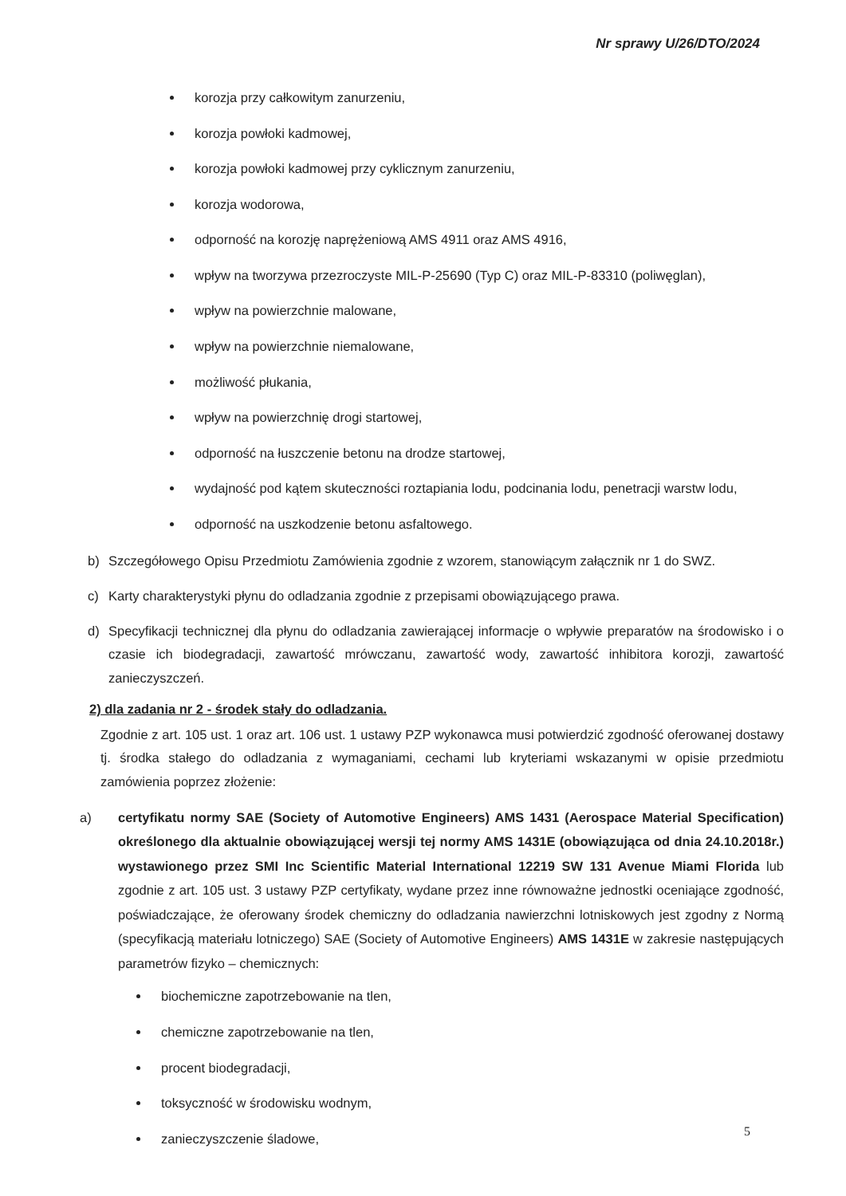Nr sprawy U/26/DTO/2024
korozja przy całkowitym zanurzeniu,
korozja powłoki kadmowej,
korozja powłoki kadmowej przy cyklicznym zanurzeniu,
korozja wodorowa,
odporność na korozję naprężeniową AMS 4911 oraz AMS 4916,
wpływ na tworzywa przezroczyste MIL-P-25690 (Typ C) oraz MIL-P-83310 (poliwęglan),
wpływ na powierzchnie malowane,
wpływ na powierzchnie niemalowane,
możliwość płukania,
wpływ na powierzchnię drogi startowej,
odporność na łuszczenie betonu na drodze startowej,
wydajność pod kątem skuteczności roztapiania lodu, podcinania lodu, penetracji warstw lodu,
odporność na uszkodzenie betonu asfaltowego.
b) Szczegółowego Opisu Przedmiotu Zamówienia zgodnie z wzorem, stanowiącym załącznik nr 1 do SWZ.
c) Karty charakterystyki płynu do odladzania zgodnie z przepisami obowiązującego prawa.
d) Specyfikacji technicznej dla płynu do odladzania zawierającej informacje o wpływie preparatów na środowisko i o czasie ich biodegradacji, zawartość mrówczanu, zawartość wody, zawartość inhibitora korozji, zawartość zanieczyszczeń.
2) dla zadania nr 2 - środek stały do odladzania.
Zgodnie z art. 105 ust. 1 oraz art. 106 ust. 1 ustawy PZP wykonawca musi potwierdzić zgodność oferowanej dostawy tj. środka stałego do odladzania z wymaganiami, cechami lub kryteriami wskazanymi w opisie przedmiotu zamówienia poprzez złożenie:
a) certyfikatu normy SAE (Society of Automotive Engineers) AMS 1431 (Aerospace Material Specification) określonego dla aktualnie obowiązującej wersji tej normy AMS 1431E (obowiązująca od dnia 24.10.2018r.) wystawionego przez SMI Inc Scientific Material International 12219 SW 131 Avenue Miami Florida lub zgodnie z art. 105 ust. 3 ustawy PZP certyfikaty, wydane przez inne równoważne jednostki oceniające zgodność, poświadczające, że oferowany środek chemiczny do odladzania nawierzchni lotniskowych jest zgodny z Normą (specyfikacją materiału lotniczego) SAE (Society of Automotive Engineers) AMS 1431E w zakresie następujących parametrów fizyko – chemicznych:
biochemiczne zapotrzebowanie na tlen,
chemiczne zapotrzebowanie na tlen,
procent biodegradacji,
toksyczność w środowisku wodnym,
zanieczyszczenie śladowe,
5